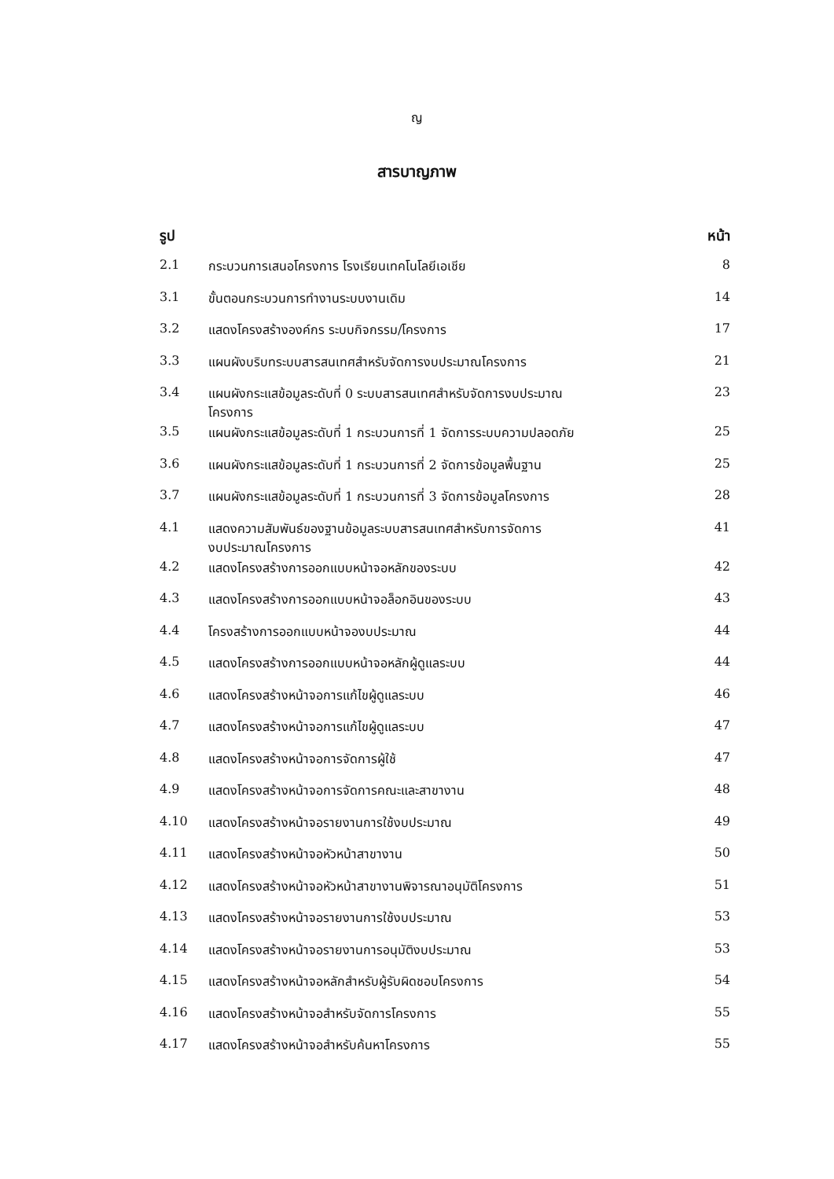ญ
สารบาญภาพ
| รูป | | หน้า |
| --- | --- | --- |
| 2.1 | กระบวนการเสนอโครงการ โรงเรียนเทคโนโลยีเอเชีย | 8 |
| 3.1 | ขั้นตอนกระบวนการทำงานระบบงานเดิม | 14 |
| 3.2 | แสดงโครงสร้างองค์กร ระบบกิจกรรม/โครงการ | 17 |
| 3.3 | แผนผังบริบทระบบสารสนเทศสำหรับจัดการงบประมาณโครงการ | 21 |
| 3.4 | แผนผังกระแสข้อมูลระดับที่ 0 ระบบสารสนเทศสำหรับจัดการงบประมาณ โครงการ | 23 |
| 3.5 | แผนผังกระแสข้อมูลระดับที่ 1 กระบวนการที่ 1 จัดการระบบความปลอดภัย | 25 |
| 3.6 | แผนผังกระแสข้อมูลระดับที่ 1 กระบวนการที่ 2 จัดการข้อมูลพื้นฐาน | 25 |
| 3.7 | แผนผังกระแสข้อมูลระดับที่ 1 กระบวนการที่ 3 จัดการข้อมูลโครงการ | 28 |
| 4.1 | แสดงความสัมพันธ์ของฐานข้อมูลระบบสารสนเทศสำหรับการจัดการ งบประมาณโครงการ | 41 |
| 4.2 | แสดงโครงสร้างการออกแบบหน้าจอหลักของระบบ | 42 |
| 4.3 | แสดงโครงสร้างการออกแบบหน้าจอล็อกอินของระบบ | 43 |
| 4.4 | โครงสร้างการออกแบบหน้าจองบประมาณ | 44 |
| 4.5 | แสดงโครงสร้างการออกแบบหน้าจอหลักผู้ดูแลระบบ | 44 |
| 4.6 | แสดงโครงสร้างหน้าจอการแก้ไขผู้ดูแลระบบ | 46 |
| 4.7 | แสดงโครงสร้างหน้าจอการแก้ไขผู้ดูแลระบบ | 47 |
| 4.8 | แสดงโครงสร้างหน้าจอการจัดการผู้ใช้ | 47 |
| 4.9 | แสดงโครงสร้างหน้าจอการจัดการคณะและสาขางาน | 48 |
| 4.10 | แสดงโครงสร้างหน้าจอรายงานการใช้งบประมาณ | 49 |
| 4.11 | แสดงโครงสร้างหน้าจอหัวหน้าสาขางาน | 50 |
| 4.12 | แสดงโครงสร้างหน้าจอหัวหน้าสาขางานพิจารณาอนุมัติโครงการ | 51 |
| 4.13 | แสดงโครงสร้างหน้าจอรายงานการใช้งบประมาณ | 53 |
| 4.14 | แสดงโครงสร้างหน้าจอรายงานการอนุมัติงบประมาณ | 53 |
| 4.15 | แสดงโครงสร้างหน้าจอหลักสำหรับผู้รับผิดชอบโครงการ | 54 |
| 4.16 | แสดงโครงสร้างหน้าจอสำหรับจัดการโครงการ | 55 |
| 4.17 | แสดงโครงสร้างหน้าจอสำหรับค้นหาโครงการ | 55 |